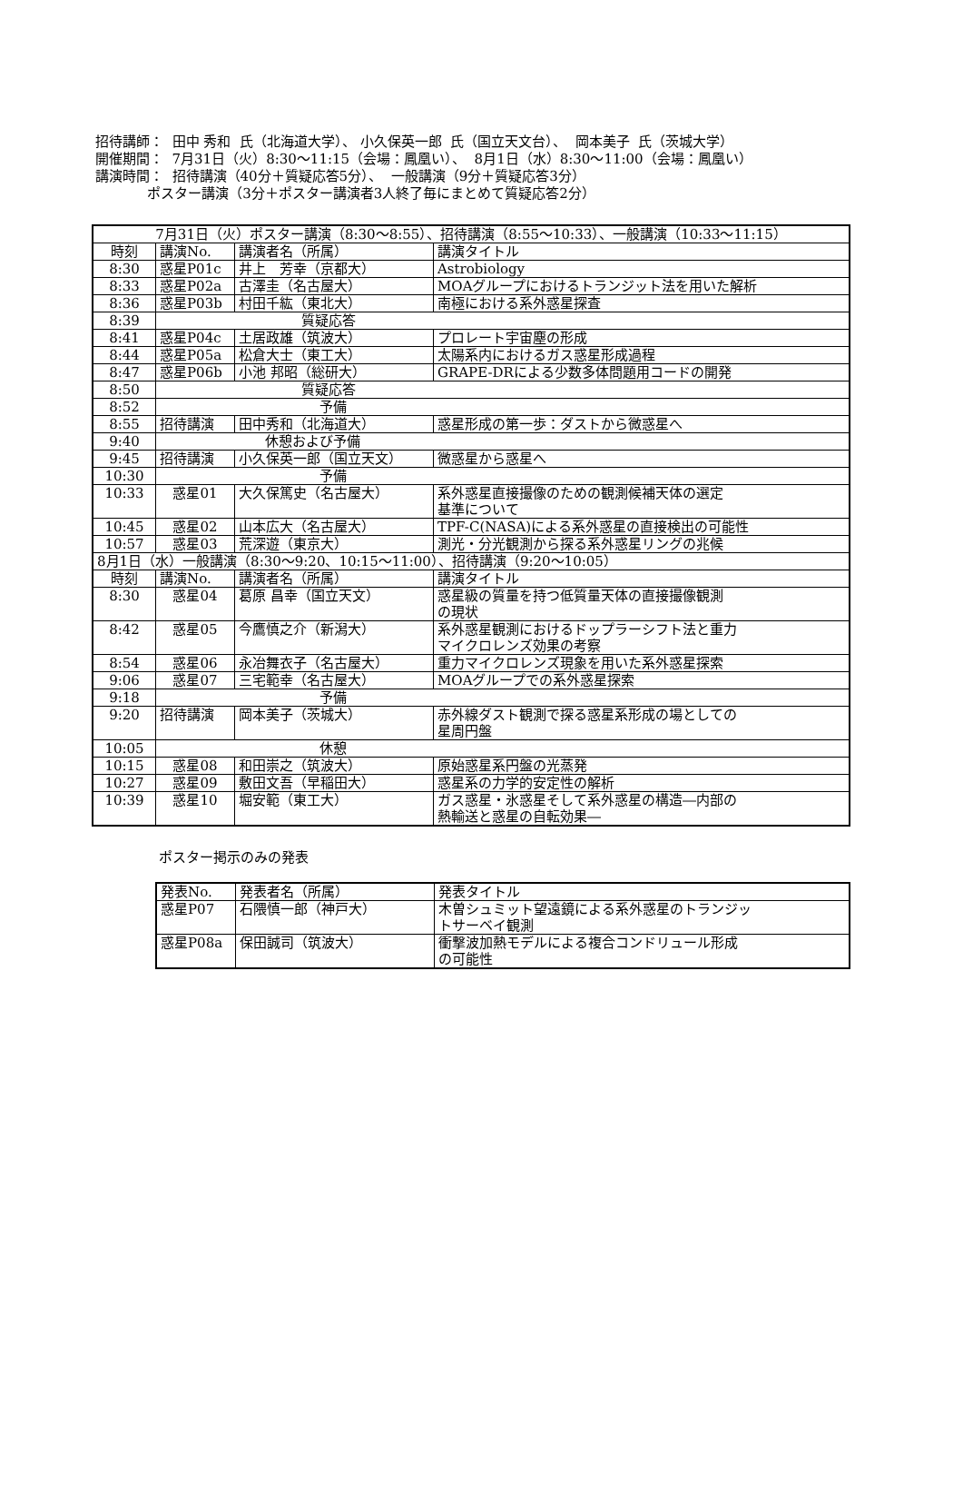招待講師： 田中 秀和 氏（北海道大学）、 小久保英一郎 氏（国立天文台）、 岡本美子 氏（茨城大学）
開催期間： 7月31日（火）8:30～11:15（会場：鳳凰い）、 8月1日（水）8:30～11:00（会場：鳳凰い）
講演時間： 招待講演（40分＋質疑応答5分）、 一般講演（9分＋質疑応答3分）
ポスター講演（3分＋ポスター講演者3人終了毎にまとめて質疑応答2分）
| 7月31日（火）ポスター講演（8:30～8:55）、招待講演（8:55～10:33）、一般講演（10:33～11:15） | | | |
| 時刻 | 講演No. | 講演者名（所属） | 講演タイトル |
| 8:30 | 惑星P01c | 井上 芳幸（京都大） | Astrobiology |
| 8:33 | 惑星P02a | 古澤圭（名古屋大） | MOAグループにおけるトランジット法を用いた解析 |
| 8:36 | 惑星P03b | 村田千紘（東北大） | 南極における系外惑星探査 |
| 8:39 | 質疑応答 | | |
| 8:41 | 惑星P04c | 土居政雄（筑波大） | プロレート宇宙塵の形成 |
| 8:44 | 惑星P05a | 松倉大士（東工大） | 太陽系内におけるガス惑星形成過程 |
| 8:47 | 惑星P06b | 小池 邦昭（総研大） | GRAPE-DRによる少数多体問題用コードの開発 |
| 8:50 | 質疑応答 | | |
| 8:52 | 予備 | | |
| 8:55 | 招待講演 | 田中秀和（北海道大） | 惑星形成の第一歩：ダストから微惑星へ |
| 9:40 | 休憩および予備 | | |
| 9:45 | 招待講演 | 小久保英一郎（国立天文） | 微惑星から惑星へ |
| 10:30 | 予備 | | |
| 10:33 | 惑星01 | 大久保篤史（名古屋大） | 系外惑星直接撮像のための観測候補天体の選定 基準について |
| 10:45 | 惑星02 | 山本広大（名古屋大） | TPF-C(NASA)による系外惑星の直接検出の可能性 |
| 10:57 | 惑星03 | 荒深遊（東京大） | 測光・分光観測から探る系外惑星リングの兆候 |
| 8月1日（水）一般講演（8:30～9:20、10:15～11:00）、招待講演（9:20～10:05） | | | |
| 時刻 | 講演No. | 講演者名（所属） | 講演タイトル |
| 8:30 | 惑星04 | 葛原 昌幸（国立天文） | 惑星級の質量を持つ低質量天体の直接撮像観測 の現状 |
| 8:42 | 惑星05 | 今鷹慎之介（新潟大） | 系外惑星観測におけるドップラーシフト法と重力 マイクロレンズ効果の考察 |
| 8:54 | 惑星06 | 永冶舞衣子（名古屋大） | 重力マイクロレンズ現象を用いた系外惑星探索 |
| 9:06 | 惑星07 | 三宅範幸（名古屋大） | MOAグループでの系外惑星探索 |
| 9:18 | 予備 | | |
| 9:20 | 招待講演 | 岡本美子（茨城大） | 赤外線ダスト観測で探る惑星系形成の場としての 星周円盤 |
| 10:05 | 休憩 | | |
| 10:15 | 惑星08 | 和田崇之（筑波大） | 原始惑星系円盤の光蒸発 |
| 10:27 | 惑星09 | 敷田文吾（早稲田大） | 惑星系の力学的安定性の解析 |
| 10:39 | 惑星10 | 堀安範（東工大） | ガス惑星・氷惑星そして系外惑星の構造―内部の 熱輸送と惑星の自転効果― |
ポスター掲示のみの発表
| 発表No. | 発表者名（所属） | 発表タイトル |
| --- | --- | --- |
| 惑星P07 | 石隈慎一郎（神戸大） | 木曽シュミット望遠鏡による系外惑星のトランジッ トサーベイ観測 |
| 惑星P08a | 保田誠司（筑波大） | 衝撃波加熱モデルによる複合コンドリュール形成 の可能性 |